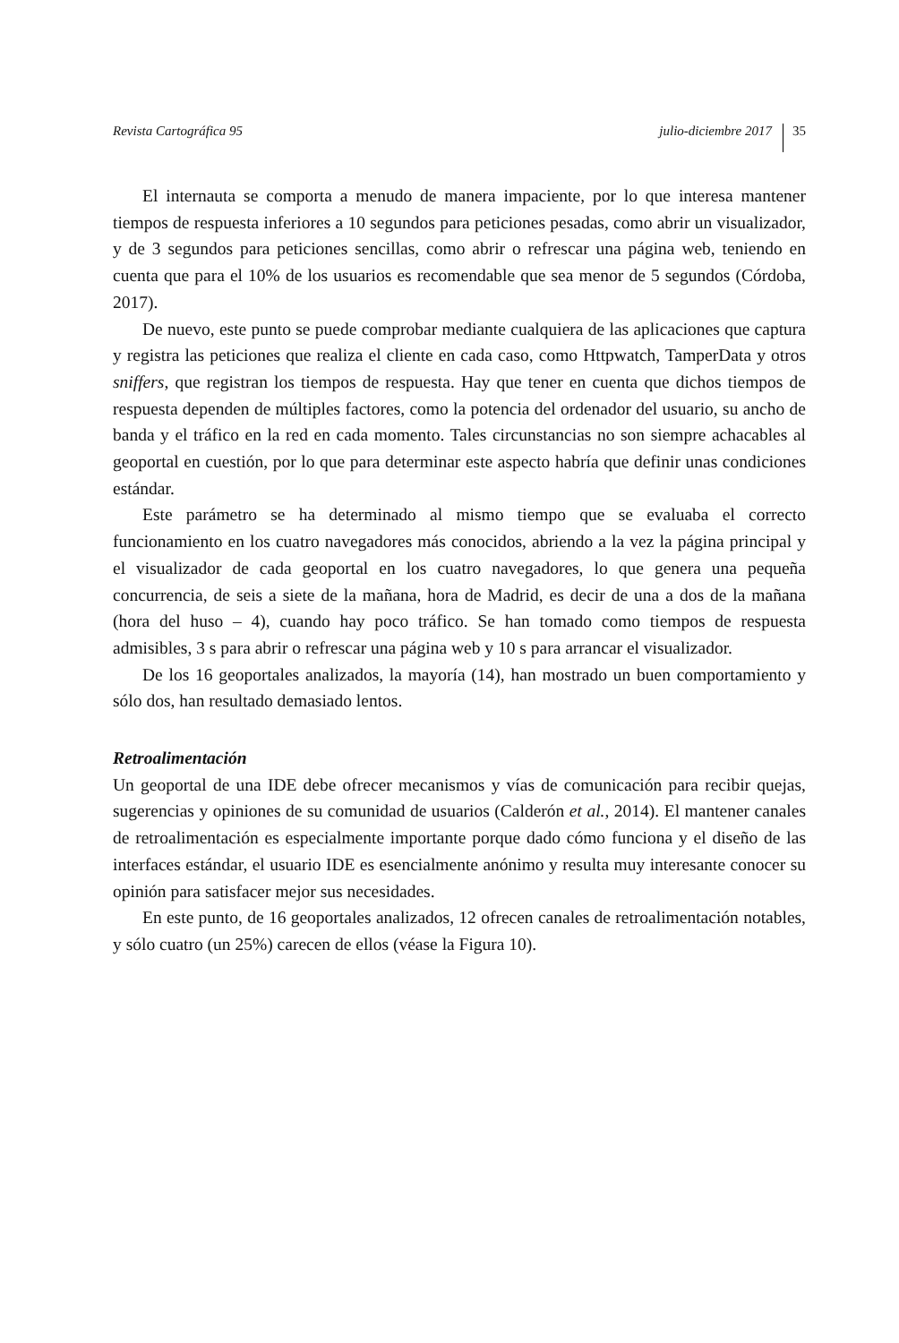Revista Cartográfica 95 julio-diciembre 2017 35
El internauta se comporta a menudo de manera impaciente, por lo que interesa mantener tiempos de respuesta inferiores a 10 segundos para peticiones pesadas, como abrir un visualizador, y de 3 segundos para peticiones sencillas, como abrir o refrescar una página web, teniendo en cuenta que para el 10% de los usuarios es recomendable que sea menor de 5 segundos (Córdoba, 2017).
De nuevo, este punto se puede comprobar mediante cualquiera de las aplicaciones que captura y registra las peticiones que realiza el cliente en cada caso, como Httpwatch, TamperData y otros sniffers, que registran los tiempos de respuesta. Hay que tener en cuenta que dichos tiempos de respuesta dependen de múltiples factores, como la potencia del ordenador del usuario, su ancho de banda y el tráfico en la red en cada momento. Tales circunstancias no son siempre achacables al geoportal en cuestión, por lo que para determinar este aspecto habría que definir unas condiciones estándar.
Este parámetro se ha determinado al mismo tiempo que se evaluaba el correcto funcionamiento en los cuatro navegadores más conocidos, abriendo a la vez la página principal y el visualizador de cada geoportal en los cuatro navegadores, lo que genera una pequeña concurrencia, de seis a siete de la mañana, hora de Madrid, es decir de una a dos de la mañana (hora del huso – 4), cuando hay poco tráfico. Se han tomado como tiempos de respuesta admisibles, 3 s para abrir o refrescar una página web y 10 s para arrancar el visualizador.
De los 16 geoportales analizados, la mayoría (14), han mostrado un buen comportamiento y sólo dos, han resultado demasiado lentos.
Retroalimentación
Un geoportal de una IDE debe ofrecer mecanismos y vías de comunicación para recibir quejas, sugerencias y opiniones de su comunidad de usuarios (Calderón et al., 2014). El mantener canales de retroalimentación es especialmente importante porque dado cómo funciona y el diseño de las interfaces estándar, el usuario IDE es esencialmente anónimo y resulta muy interesante conocer su opinión para satisfacer mejor sus necesidades.
En este punto, de 16 geoportales analizados, 12 ofrecen canales de retroalimentación notables, y sólo cuatro (un 25%) carecen de ellos (véase la Figura 10).